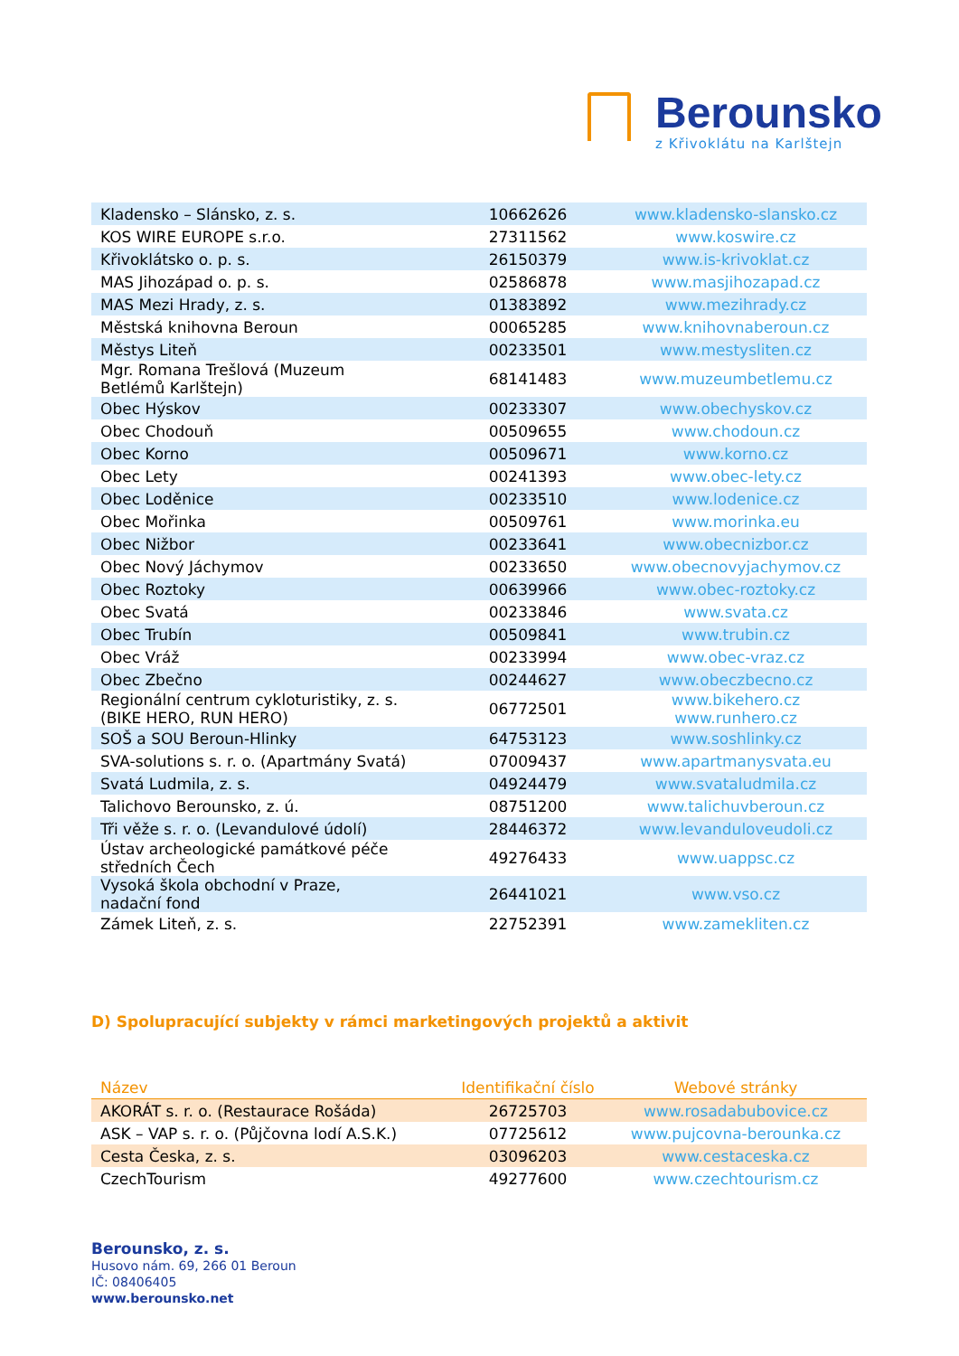Berounsko
z Křivoklátu na Karlštejn
| Kladensko – Slánsko, z. s. | 10662626 | www.kladensko-slansko.cz |
| KOS WIRE EUROPE s.r.o. | 27311562 | www.koswire.cz |
| Křivoklátsko o. p. s. | 26150379 | www.is-krivoklat.cz |
| MAS Jihozápad o. p. s. | 02586878 | www.masjihozapad.cz |
| MAS Mezi Hrady, z. s. | 01383892 | www.mezihrady.cz |
| Městská knihovna Beroun | 00065285 | www.knihovnaberoun.cz |
| Městys Liteň | 00233501 | www.mestysliten.cz |
| Mgr. Romana Trešlová (Muzeum Betlémů Karlštejn) | 68141483 | www.muzeumbetlemu.cz |
| Obec Hýskov | 00233307 | www.obechyskov.cz |
| Obec Chodouň | 00509655 | www.chodoun.cz |
| Obec Korno | 00509671 | www.korno.cz |
| Obec Lety | 00241393 | www.obec-lety.cz |
| Obec Loděnice | 00233510 | www.lodenice.cz |
| Obec Mořinka | 00509761 | www.morinka.eu |
| Obec Nižbor | 00233641 | www.obecnizbor.cz |
| Obec Nový Jáchymov | 00233650 | www.obecnovyjachymov.cz |
| Obec Roztoky | 00639966 | www.obec-roztoky.cz |
| Obec Svatá | 00233846 | www.svata.cz |
| Obec Trubín | 00509841 | www.trubin.cz |
| Obec Vráž | 00233994 | www.obec-vraz.cz |
| Obec Zbečno | 00244627 | www.obeczbecno.cz |
| Regionální centrum cykloturistiky, z. s. (BIKE HERO, RUN HERO) | 06772501 | www.bikehero.cz www.runhero.cz |
| SOŠ a SOU Beroun-Hlinky | 64753123 | www.soshlinky.cz |
| SVA-solutions s. r. o. (Apartmány Svatá) | 07009437 | www.apartmanysvata.eu |
| Svatá Ludmila, z. s. | 04924479 | www.svataludmila.cz |
| Talichovo Berounsko, z. ú. | 08751200 | www.talichuvberoun.cz |
| Tři věže s. r. o. (Levandulové údolí) | 28446372 | www.levanduloveudoli.cz |
| Ústav archeologické památkové péče středních Čech | 49276433 | www.uappsc.cz |
| Vysoká škola obchodní v Praze, nadační fond | 26441021 | www.vso.cz |
| Zámek Liteň, z. s. | 22752391 | www.zamekliten.cz |
D) Spolupracující subjekty v rámci marketingových projektů a aktivit
| Název | Identifikační číslo | Webové stránky |
| --- | --- | --- |
| AKORÁT s. r. o. (Restaurace Rošáda) | 26725703 | www.rosadabubovice.cz |
| ASK – VAP s. r. o. (Půjčovna lodí A.S.K.) | 07725612 | www.pujcovna-berounka.cz |
| Cesta Česka, z. s. | 03096203 | www.cestaceska.cz |
| CzechTourism | 49277600 | www.czechtourism.cz |
Berounsko, z. s.
Husovo nám. 69, 266 01 Beroun
IČ: 08406405
www.berounsko.net